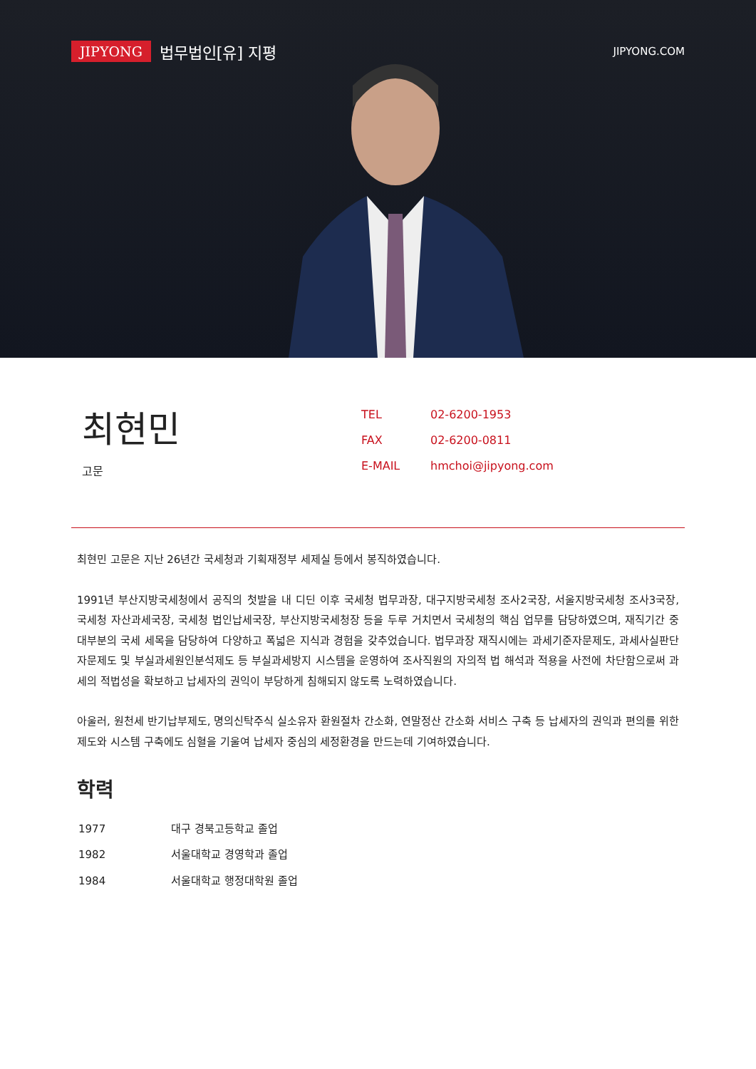JIPYONG 법무법인[유] 지평
JIPYONG.COM
최현민
고문
| TEL | 02-6200-1953 |
| FAX | 02-6200-0811 |
| E-MAIL | hmchoi@jipyong.com |
최현민 고문은 지난 26년간 국세청과 기획재정부 세제실 등에서 봉직하였습니다.
1991년 부산지방국세청에서 공직의 첫발을 내 디딘 이후 국세청 법무과장, 대구지방국세청 조사2국장, 서울지방국세청 조사3국장, 국세청 자산과세국장, 국세청 법인납세국장, 부산지방국세청장 등을 두루 거치면서 국세청의 핵심 업무를 담당하였으며, 재직기간 중 대부분의 국세 세목을 담당하여 다양하고 폭넓은 지식과 경험을 갖추었습니다. 법무과장 재직시에는 과세기준자문제도, 과세사실판단자문제도 및 부실과세원인분석제도 등 부실과세방지 시스템을 운영하여 조사직원의 자의적 법 해석과 적용을 사전에 차단함으로써 과세의 적법성을 확보하고 납세자의 권익이 부당하게 침해되지 않도록 노력하였습니다.
아울러, 원천세 반기납부제도, 명의신탁주식 실소유자 환원절차 간소화, 연말정산 간소화 서비스 구축 등 납세자의 권익과 편의를 위한 제도와 시스템 구축에도 심혈을 기울여 납세자 중심의 세정환경을 만드는데 기여하였습니다.
학력
| 1977 | 대구 경북고등학교 졸업 |
| 1982 | 서울대학교 경영학과 졸업 |
| 1984 | 서울대학교 행정대학원 졸업 |